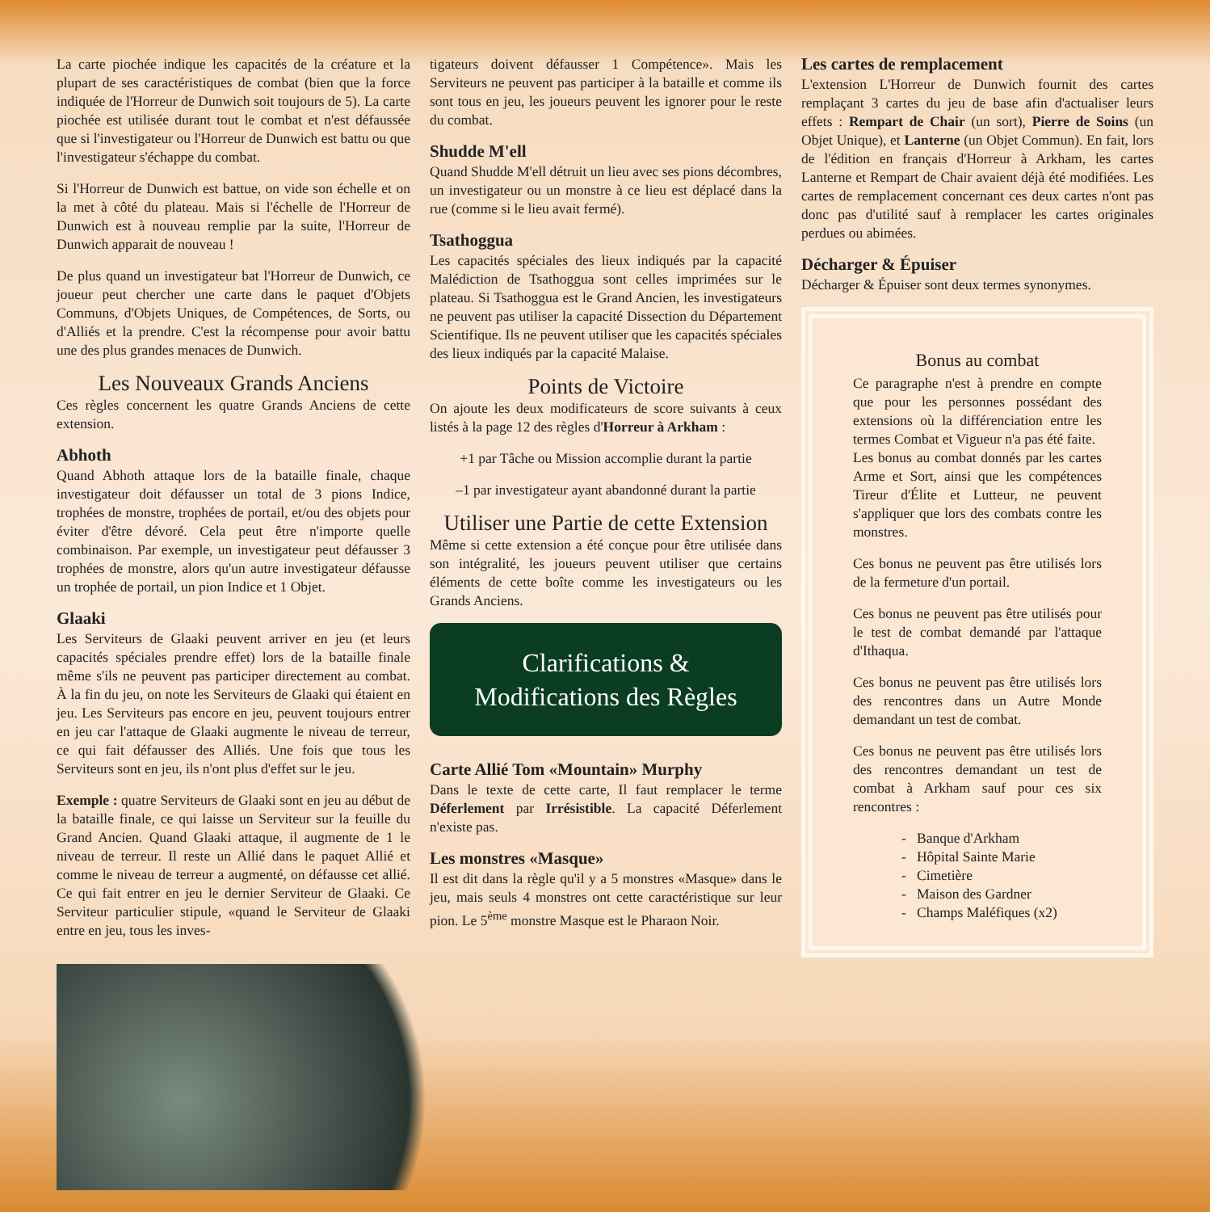La carte piochée indique les capacités de la créature et la plupart de ses caractéristiques de combat (bien que la force indiquée de l'Horreur de Dunwich soit toujours de 5). La carte piochée est utilisée durant tout le combat et n'est défaussée que si l'investigateur ou l'Horreur de Dunwich est battu ou que l'investigateur s'échappe du combat.
Si l'Horreur de Dunwich est battue, on vide son échelle et on la met à côté du plateau. Mais si l'échelle de l'Horreur de Dunwich est à nouveau remplie par la suite, l'Horreur de Dunwich apparait de nouveau !
De plus quand un investigateur bat l'Horreur de Dunwich, ce joueur peut chercher une carte dans le paquet d'Objets Communs, d'Objets Uniques, de Compétences, de Sorts, ou d'Alliés et la prendre. C'est la récompense pour avoir battu une des plus grandes menaces de Dunwich.
Les Nouveaux Grands Anciens
Ces règles concernent les quatre Grands Anciens de cette extension.
Abhoth
Quand Abhoth attaque lors de la bataille finale, chaque investigateur doit défausser un total de 3 pions Indice, trophées de monstre, trophées de portail, et/ou des objets pour éviter d'être dévoré. Cela peut être n'importe quelle combinaison. Par exemple, un investigateur peut défausser 3 trophées de monstre, alors qu'un autre investigateur défausse un trophée de portail, un pion Indice et 1 Objet.
Glaaki
Les Serviteurs de Glaaki peuvent arriver en jeu (et leurs capacités spéciales prendre effet) lors de la bataille finale même s'ils ne peuvent pas participer directement au combat. À la fin du jeu, on note les Serviteurs de Glaaki qui étaient en jeu. Les Serviteurs pas encore en jeu, peuvent toujours entrer en jeu car l'attaque de Glaaki augmente le niveau de terreur, ce qui fait défausser des Alliés. Une fois que tous les Serviteurs sont en jeu, ils n'ont plus d'effet sur le jeu.
Exemple : quatre Serviteurs de Glaaki sont en jeu au début de la bataille finale, ce qui laisse un Serviteur sur la feuille du Grand Ancien. Quand Glaaki attaque, il augmente de 1 le niveau de terreur. Il reste un Allié dans le paquet Allié et comme le niveau de terreur a augmenté, on défausse cet allié. Ce qui fait entrer en jeu le dernier Serviteur de Glaaki. Ce Serviteur particulier stipule, «quand le Serviteur de Glaaki entre en jeu, tous les inves-
tigateurs doivent défausser 1 Compétence». Mais les Serviteurs ne peuvent pas participer à la bataille et comme ils sont tous en jeu, les joueurs peuvent les ignorer pour le reste du combat.
Shudde M'ell
Quand Shudde M'ell détruit un lieu avec ses pions décombres, un investigateur ou un monstre à ce lieu est déplacé dans la rue (comme si le lieu avait fermé).
Tsathoggua
Les capacités spéciales des lieux indiqués par la capacité Malédiction de Tsathoggua sont celles imprimées sur le plateau. Si Tsathoggua est le Grand Ancien, les investigateurs ne peuvent pas utiliser la capacité Dissection du Département Scientifique. Ils ne peuvent utiliser que les capacités spéciales des lieux indiqués par la capacité Malaise.
Points de Victoire
On ajoute les deux modificateurs de score suivants à ceux listés à la page 12 des règles d'Horreur à Arkham :
+1 par Tâche ou Mission accomplie durant la partie
–1 par investigateur ayant abandonné durant la partie
Utiliser une Partie de cette Extension
Même si cette extension a été conçue pour être utilisée dans son intégralité, les joueurs peuvent utiliser que certains éléments de cette boîte comme les investigateurs ou les Grands Anciens.
Clarifications &
Modifications des Règles
Carte Allié Tom «Mountain» Murphy
Dans le texte de cette carte, Il faut remplacer le terme Déferlement par Irrésistible. La capacité Déferlement n'existe pas.
Les monstres «Masque»
Il est dit dans la règle qu'il y a 5 monstres «Masque» dans le jeu, mais seuls 4 monstres ont cette caractéristique sur leur pion. Le 5<sup>ème</sup> monstre Masque est le Pharaon Noir.
Les cartes de remplacement
L'extension L'Horreur de Dunwich fournit des cartes remplaçant 3 cartes du jeu de base afin d'actualiser leurs effets : Rempart de Chair (un sort), Pierre de Soins (un Objet Unique), et Lanterne (un Objet Commun). En fait, lors de l'édition en français d'Horreur à Arkham, les cartes Lanterne et Rempart de Chair avaient déjà été modifiées. Les cartes de remplacement concernant ces deux cartes n'ont pas donc pas d'utilité sauf à remplacer les cartes originales perdues ou abimées.
Décharger & Épuiser
Décharger & Épuiser sont deux termes synonymes.
Bonus au combat
Ce paragraphe n'est à prendre en compte que pour les personnes possédant des extensions où la différenciation entre les termes Combat et Vigueur n'a pas été faite.
Les bonus au combat donnés par les cartes Arme et Sort, ainsi que les compétences Tireur d'Élite et Lutteur, ne peuvent s'appliquer que lors des combats contre les monstres.
Ces bonus ne peuvent pas être utilisés lors de la fermeture d'un portail.
Ces bonus ne peuvent pas être utilisés pour le test de combat demandé par l'attaque d'Ithaqua.
Ces bonus ne peuvent pas être utilisés lors des rencontres dans un Autre Monde demandant un test de combat.
Ces bonus ne peuvent pas être utilisés lors des rencontres demandant un test de combat à Arkham sauf pour ces six rencontres :
- Banque d'Arkham
- Hôpital Sainte Marie
- Cimetière
- Maison des Gardner
- Champs Maléfiques (x2)